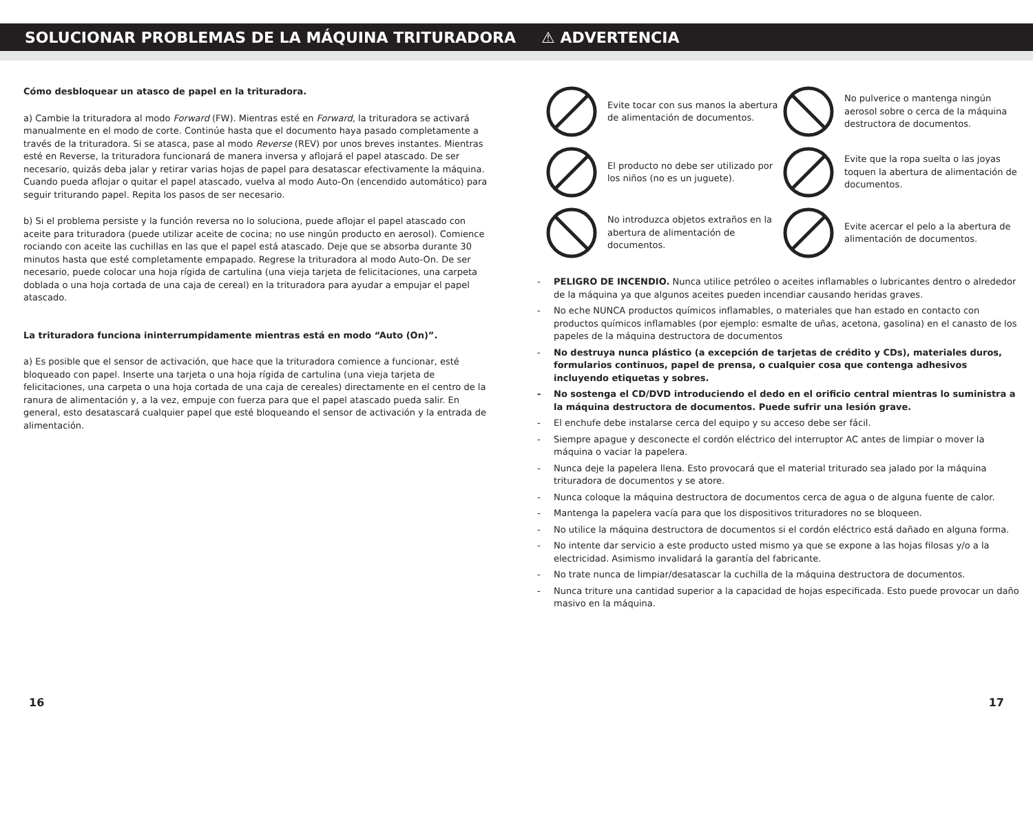SOLUCIONAR PROBLEMAS DE LA MÁQUINA TRITURADORA ⚠ ADVERTENCIA
Cómo desbloquear un atasco de papel en la trituradora.
a) Cambie la trituradora al modo Forward (FW). Mientras esté en Forward, la trituradora se activará manualmente en el modo de corte. Continúe hasta que el documento haya pasado completamente a través de la trituradora. Si se atasca, pase al modo Reverse (REV) por unos breves instantes. Mientras esté en Reverse, la trituradora funcionará de manera inversa y aflojará el papel atascado. De ser necesario, quizás deba jalar y retirar varias hojas de papel para desatascar efectivamente la máquina. Cuando pueda aflojar o quitar el papel atascado, vuelva al modo Auto-On (encendido automático) para seguir triturando papel. Repita los pasos de ser necesario.
b) Si el problema persiste y la función reversa no lo soluciona, puede aflojar el papel atascado con aceite para trituradora (puede utilizar aceite de cocina; no use ningún producto en aerosol). Comience rociando con aceite las cuchillas en las que el papel está atascado. Deje que se absorba durante 30 minutos hasta que esté completamente empapado. Regrese la trituradora al modo Auto-On. De ser necesario, puede colocar una hoja rígida de cartulina (una vieja tarjeta de felicitaciones, una carpeta doblada o una hoja cortada de una caja de cereal) en la trituradora para ayudar a empujar el papel atascado.
La trituradora funciona ininterrumpidamente mientras está en modo “Auto (On)”.
a) Es posible que el sensor de activación, que hace que la trituradora comience a funcionar, esté bloqueado con papel. Inserte una tarjeta o una hoja rígida de cartulina (una vieja tarjeta de felicitaciones, una carpeta o una hoja cortada de una caja de cereales) directamente en el centro de la ranura de alimentación y, a la vez, empuje con fuerza para que el papel atascado pueda salir. En general, esto desatascará cualquier papel que esté bloqueando el sensor de activación y la entrada de alimentación.
Evite tocar con sus manos la abertura de alimentación de documentos.
No pulverice o mantenga ningún aerosol sobre o cerca de la máquina destructora de documentos.
El producto no debe ser utilizado por los niños (no es un juguete).
Evite que la ropa suelta o las joyas toquen la abertura de alimentación de documentos.
No introduzca objetos extraños en la abertura de alimentación de documentos.
Evite acercar el pelo a la abertura de alimentación de documentos.
- PELIGRO DE INCENDIO. Nunca utilice petróleo o aceites inflamables o lubricantes dentro o alrededor de la máquina ya que algunos aceites pueden incendiar causando heridas graves.
- No eche NUNCA productos químicos inflamables, o materiales que han estado en contacto con productos químicos inflamables (por ejemplo: esmalte de uñas, acetona, gasolina) en el canasto de los papeles de la máquina destructora de documentos
- No destruya nunca plástico (a excepción de tarjetas de crédito y CDs), materiales duros, formularios continuos, papel de prensa, o cualquier cosa que contenga adhesivos incluyendo etiquetas y sobres.
- No sostenga el CD/DVD introduciendo el dedo en el orificio central mientras lo suministra a la máquina destructora de documentos. Puede sufrir una lesión grave.
- El enchufe debe instalarse cerca del equipo y su acceso debe ser fácil.
- Siempre apague y desconecte el cordón eléctrico del interruptor AC antes de limpiar o mover la máquina o vaciar la papelera.
- Nunca deje la papelera llena. Esto provocará que el material triturado sea jalado por la máquina trituradora de documentos y se atore.
- Nunca coloque la máquina destructora de documentos cerca de agua o de alguna fuente de calor.
- Mantenga la papelera vacía para que los dispositivos trituradores no se bloqueen.
- No utilice la máquina destructora de documentos si el cordón eléctrico está dañado en alguna forma.
- No intente dar servicio a este producto usted mismo ya que se expone a las hojas filosas y/o a la electricidad. Asimismo invalidará la garantía del fabricante.
- No trate nunca de limpiar/desatascar la cuchilla de la máquina destructora de documentos.
- Nunca triture una cantidad superior a la capacidad de hojas especificada. Esto puede provocar un daño masivo en la máquina.
16 17